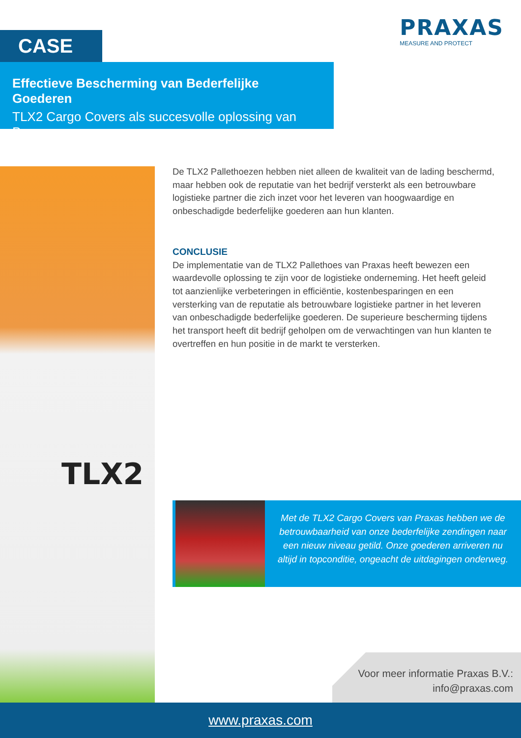PRAXAS
MEASURE AND PROTECT
CASE
Effectieve Bescherming van Bederfelijke Goederen
TLX2 Cargo Covers als succesvolle oplossing van Praxas
TLX2
De TLX2 Pallethoezen hebben niet alleen de kwaliteit van de lading beschermd, maar hebben ook de reputatie van het bedrijf versterkt als een betrouwbare logistieke partner die zich inzet voor het leveren van hoogwaardige en onbeschadigde bederfelijke goederen aan hun klanten.
CONCLUSIE
De implementatie van de TLX2 Pallethoes van Praxas heeft bewezen een waardevolle oplossing te zijn voor de logistieke onderneming. Het heeft geleid tot aanzienlijke verbeteringen in efficiëntie, kostenbesparingen en een versterking van de reputatie als betrouwbare logistieke partner in het leveren van onbeschadigde bederfelijke goederen. De superieure bescherming tijdens het transport heeft dit bedrijf geholpen om de verwachtingen van hun klanten te overtreffen en hun positie in de markt te versterken.
Met de TLX2 Cargo Covers van Praxas hebben we de betrouwbaarheid van onze bederfelijke zendingen naar een nieuw niveau getild. Onze goederen arriveren nu altijd in topconditie, ongeacht de uitdagingen onderweg.
Voor meer informatie Praxas B.V.:
info@praxas.com
www.praxas.com